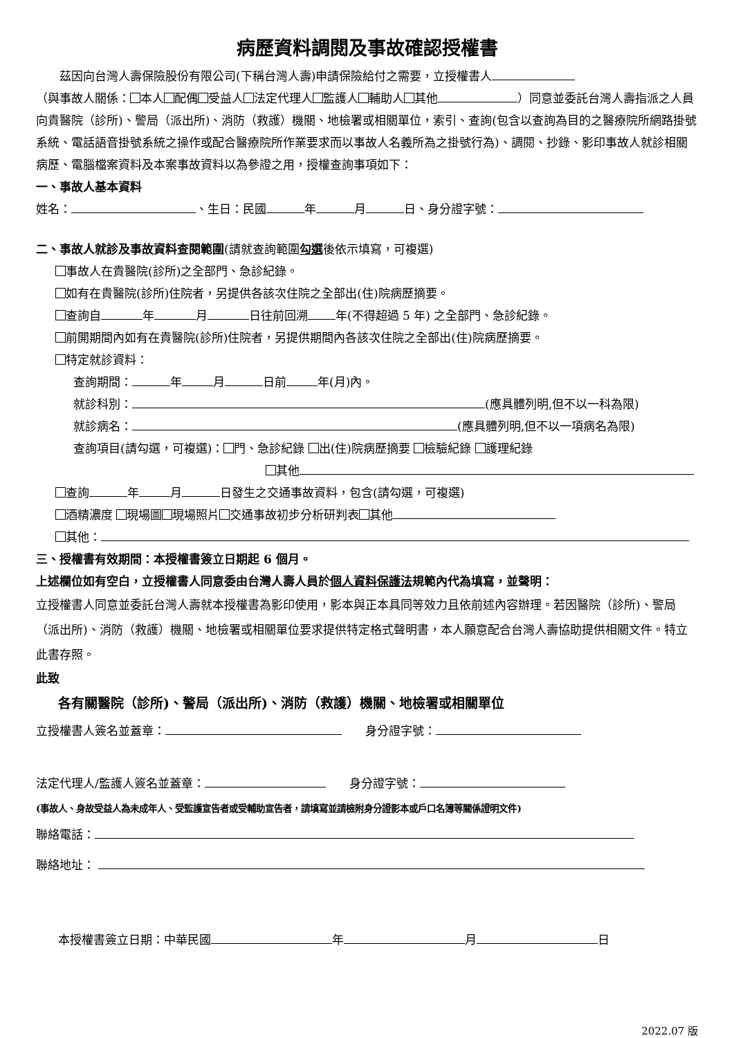病歷資料調閱及事故確認授權書
茲因向台灣人壽保險股份有限公司(下稱台灣人壽)申請保險給付之需要，立授權書人
（與事故人關係： 本人 配偶 受益人 法定代理人 監護人 輔助人 其他 ）同意並委託台灣人壽指派之人員向貴醫院（診所)、警局（派出所)、消防（救護）機關、地檢署或相關單位，索引、查詢(包含以查詢為目的之醫療院所網路掛號系統、電話語音掛號系統之操作或配合醫療院所作業要求而以事故人名義所為之掛號行為)、調閱、抄錄、影印事故人就診相關病歷、電腦檔案資料及本案事故資料以為參證之用，授權查詢事項如下：
一、事故人基本資料
姓名： 、生日：民國 年 月 日、身分證字號：
二、事故人就診及事故資料查閱範圍(請就查詢範圍勾選後依示填寫，可複選)
事故人在貴醫院(診所)之全部門、急診紀錄。
如有在貴醫院(診所)住院者，另提供各該次住院之全部出(住)院病歷摘要。
查詢自 年 月 日往前回溯 年(不得超過 5 年) 之全部門、急診紀錄。
前開期間內如有在貴醫院(診所)住院者，另提供期間內各該次住院之全部出(住)院病歷摘要。
特定就診資料：
查詢期間： 年 月 日前 年(月)內。
就診科別： (應具體列明,但不以一科為限)
就診病名： (應具體列明,但不以一項病名為限)
查詢項目(請勾選，可複選)： 門、急診紀錄 出(住)院病歷摘要 檢驗紀錄 護理紀錄
其他
查詢 年 月 日發生之交通事故資料，包含(請勾選，可複選)
酒精濃度 現場圖 現場照片 交通事故初步分析研判表 其他
其他：
三、授權書有效期間：本授權書簽立日期起 6 個月。
上述欄位如有空白，立授權書人同意委由台灣人壽人員於個人資料保護法規範內代為填寫，並聲明：
立授權書人同意並委託台灣人壽就本授權書為影印使用，影本與正本具同等效力且依前述內容辦理。若因醫院（診所)、警局（派出所)、消防（救護）機關、地檢署或相關單位要求提供特定格式聲明書，本人願意配合台灣人壽協助提供相關文件。特立此書存照。
此致
各有關醫院（診所)、警局（派出所)、消防（救護）機關、地檢署或相關單位
立授權書人簽名並蓋章：　　身分證字號：
法定代理人/監護人簽名並蓋章：　　身分證字號：
(事故人、身故受益人為未成年人、受監護宣告者或受輔助宣告者，請填寫並請檢附身分證影本或戶口名簿等關係證明文件)
聯絡電話：
聯絡地址：
本授權書簽立日期：中華民國 年 月 日
2022.07 版